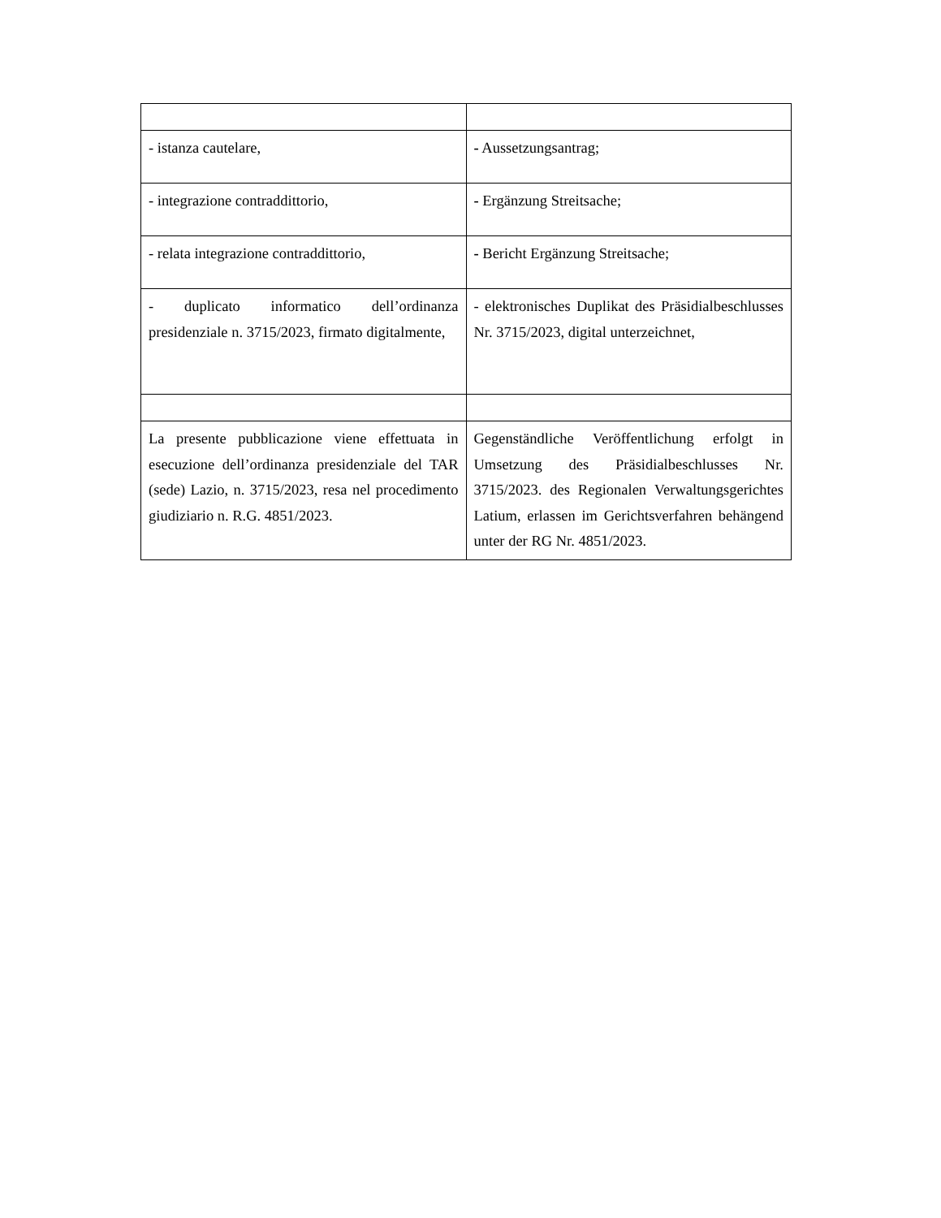| - istanza cautelare, | - Aussetzungsantrag; |
| - integrazione contraddittorio, | - Ergänzung Streitsache; |
| - relata integrazione contraddittorio, | - Bericht Ergänzung Streitsache; |
| - duplicato informatico dell’ordinanza presidenziale n. 3715/2023, firmato digitalmente, | - elektronisches Duplikat des Präsidialbeschlusses Nr. 3715/2023, digital unterzeichnet, |
| La presente pubblicazione viene effettuata in esecuzione dell’ordinanza presidenziale del TAR (sede) Lazio, n. 3715/2023, resa nel procedimento giudiziario n. R.G. 4851/2023. | Gegenständliche Veröffentlichung erfolgt in Umsetzung des Präsidialbeschlusses Nr. 3715/2023. des Regionalen Verwaltungsgerichtes Latium, erlassen im Gerichtsverfahren behängend unter der RG Nr. 4851/2023. |